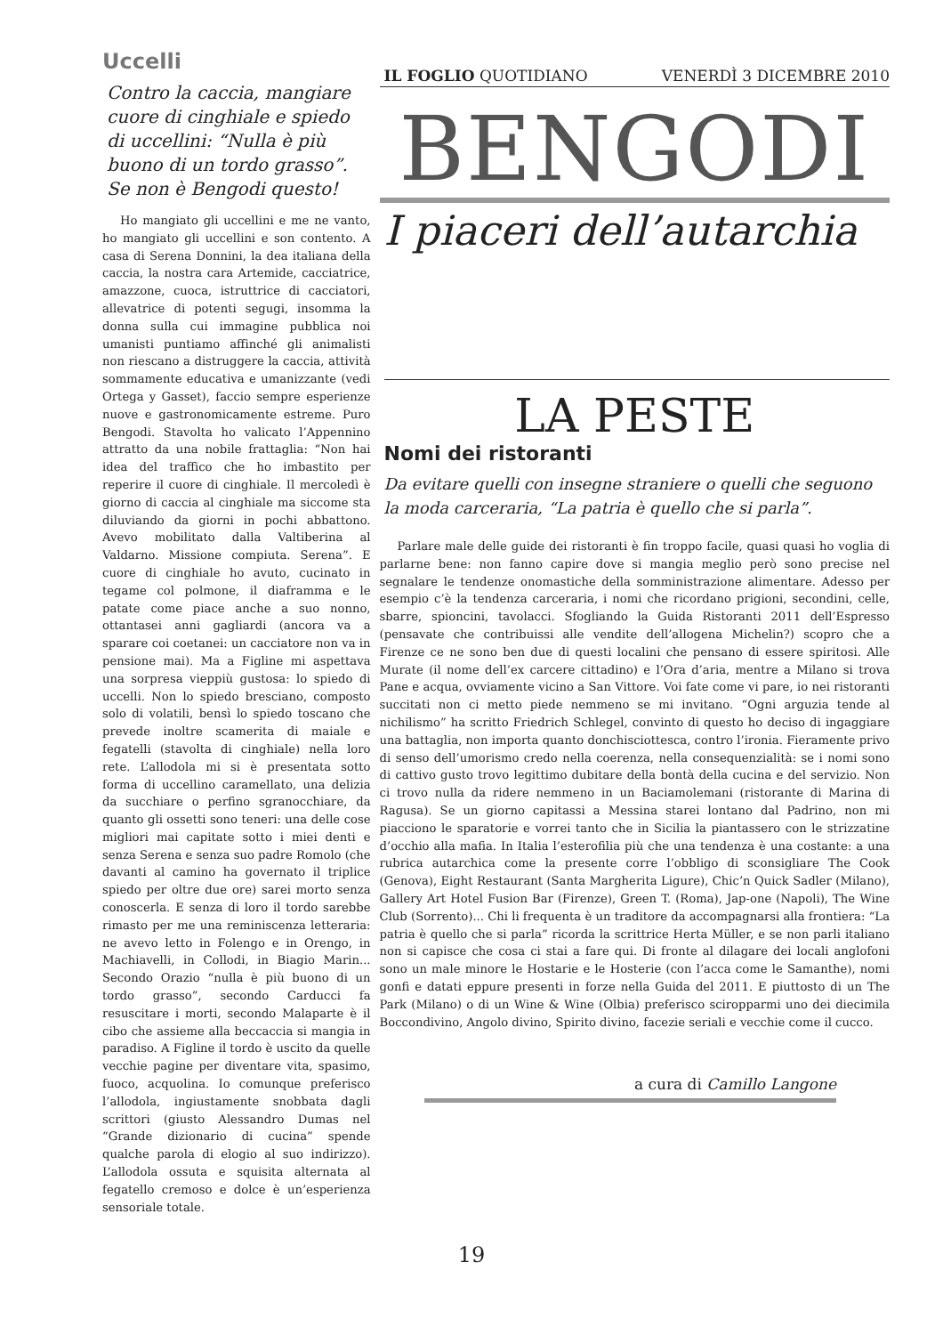Uccelli
Contro la caccia, mangiare cuore di cinghiale e spiedo di uccellini: “Nulla è più buono di un tordo grasso”. Se non è Bengodi questo!
Ho mangiato gli uccellini e me ne vanto, ho mangiato gli uccellini e son contento. A casa di Serena Donnini, la dea italiana della caccia, la nostra cara Artemide, cacciatrice, amazzone, cuoca, istruttrice di cacciatori, allevatrice di potenti segugi, insomma la donna sulla cui immagine pubblica noi umanisti puntiamo affinché gli animalisti non riescano a distruggere la caccia, attività sommamente educativa e umanizzante (vedi Ortega y Gasset), faccio sempre esperienze nuove e gastronomicamente estreme. Puro Bengodi. Stavolta ho valicato l’Appennino attratto da una nobile frattaglia: “Non hai idea del traffico che ho imbastito per reperire il cuore di cinghiale. Il mercoledì è giorno di caccia al cinghiale ma siccome sta diluviando da giorni in pochi abbattono. Avevo mobilitato dalla Valtiberina al Valdarno. Missione compiuta. Serena”. E cuore di cinghiale ho avuto, cucinato in tegame col polmone, il diaframma e le patate come piace anche a suo nonno, ottantasei anni gagliardi (ancora va a sparare coi coetanei: un cacciatore non va in pensione mai). Ma a Figline mi aspettava una sorpresa vieppiù gustosa: lo spiedo di uccelli. Non lo spiedo bresciano, composto solo di volatili, bensì lo spiedo toscano che prevede inoltre scamerita di maiale e fegatelli (stavolta di cinghiale) nella loro rete. L’allodola mi si è presentata sotto forma di uccellino caramellato, una delizia da succhiare o perfino sgranocchiare, da quanto gli ossetti sono teneri: una delle cose migliori mai capitate sotto i miei denti e senza Serena e senza suo padre Romolo (che davanti al camino ha governato il triplice spiedo per oltre due ore) sarei morto senza conoscerla. E senza di loro il tordo sarebbe rimasto per me una reminiscenza letteraria: ne avevo letto in Folengo e in Orengo, in Machiavelli, in Collodi, in Biagio Marin... Secondo Orazio “nulla è più buono di un tordo grasso”, secondo Carducci fa resuscitare i morti, secondo Malaparte è il cibo che assieme alla beccaccia si mangia in paradiso. A Figline il tordo è uscito da quelle vecchie pagine per diventare vita, spasimo, fuoco, acquolina. Io comunque preferisco l’allodola, ingiustamente snobbata dagli scrittori (giusto Alessandro Dumas nel “Grande dizionario di cucina” spende qualche parola di elogio al suo indirizzo). L’allodola ossuta e squisita alternata al fegatello cremoso e dolce è un’esperienza sensoriale totale.
IL FOGLIO QUOTIDIANO VENERDÌ 3 DICEMBRE 2010
BENGODI
I piaceri dell’autarchia
LA PESTE
Nomi dei ristoranti
Da evitare quelli con insegne straniere o quelli che seguono la moda carceraria, “La patria è quello che si parla”.
Parlare male delle guide dei ristoranti è fin troppo facile, quasi quasi ho voglia di parlarne bene: non fanno capire dove si mangia meglio però sono precise nel segnalare le tendenze onomastiche della somministrazione alimentare. Adesso per esempio c’è la tendenza carceraria, i nomi che ricordano prigioni, secondini, celle, sbarre, spioncini, tavolacci. Sfogliando la Guida Ristoranti 2011 dell’Espresso (pensavate che contribuissi alle vendite dell’allogena Michelin?) scopro che a Firenze ce ne sono ben due di questi localini che pensano di essere spiritosi. Alle Murate (il nome dell’ex carcere cittadino) e l’Ora d’aria, mentre a Milano si trova Pane e acqua, ovviamente vicino a San Vittore. Voi fate come vi pare, io nei ristoranti succitati non ci metto piede nemmeno se mi invitano. “Ogni arguzia tende al nichilismo” ha scritto Friedrich Schlegel, convinto di questo ho deciso di ingaggiare una battaglia, non importa quanto donchisciottesca, contro l’ironia. Fieramente privo di senso dell’umorismo credo nella coerenza, nella consequenzialità: se i nomi sono di cattivo gusto trovo legittimo dubitare della bontà della cucina e del servizio. Non ci trovo nulla da ridere nemmeno in un Baciamolemani (ristorante di Marina di Ragusa). Se un giorno capitassi a Messina starei lontano dal Padrino, non mi piacciono le sparatorie e vorrei tanto che in Sicilia la piantassero con le strizzatine d’occhio alla mafia. In Italia l’esterofilia più che una tendenza è una costante: a una rubrica autarchica come la presente corre l’obbligo di sconsigliare The Cook (Genova), Eight Restaurant (Santa Margherita Ligure), Chic’n Quick Sadler (Milano), Gallery Art Hotel Fusion Bar (Firenze), Green T. (Roma), Jap-one (Napoli), The Wine Club (Sorrento)... Chi li frequenta è un traditore da accompagnarsi alla frontiera: “La patria è quello che si parla” ricorda la scrittrice Herta Müller, e se non parli italiano non si capisce che cosa ci stai a fare qui. Di fronte al dilagare dei locali anglofoni sono un male minore le Hostarie e le Hosterie (con l’acca come le Samanthe), nomi gonfi e datati eppure presenti in forze nella Guida del 2011. E piuttosto di un The Park (Milano) o di un Wine & Wine (Olbia) preferisco sciropparmi uno dei diecimila Boccondivino, Angolo divino, Spirito divino, facezie seriali e vecchie come il cucco.
a cura di Camillo Langone
19